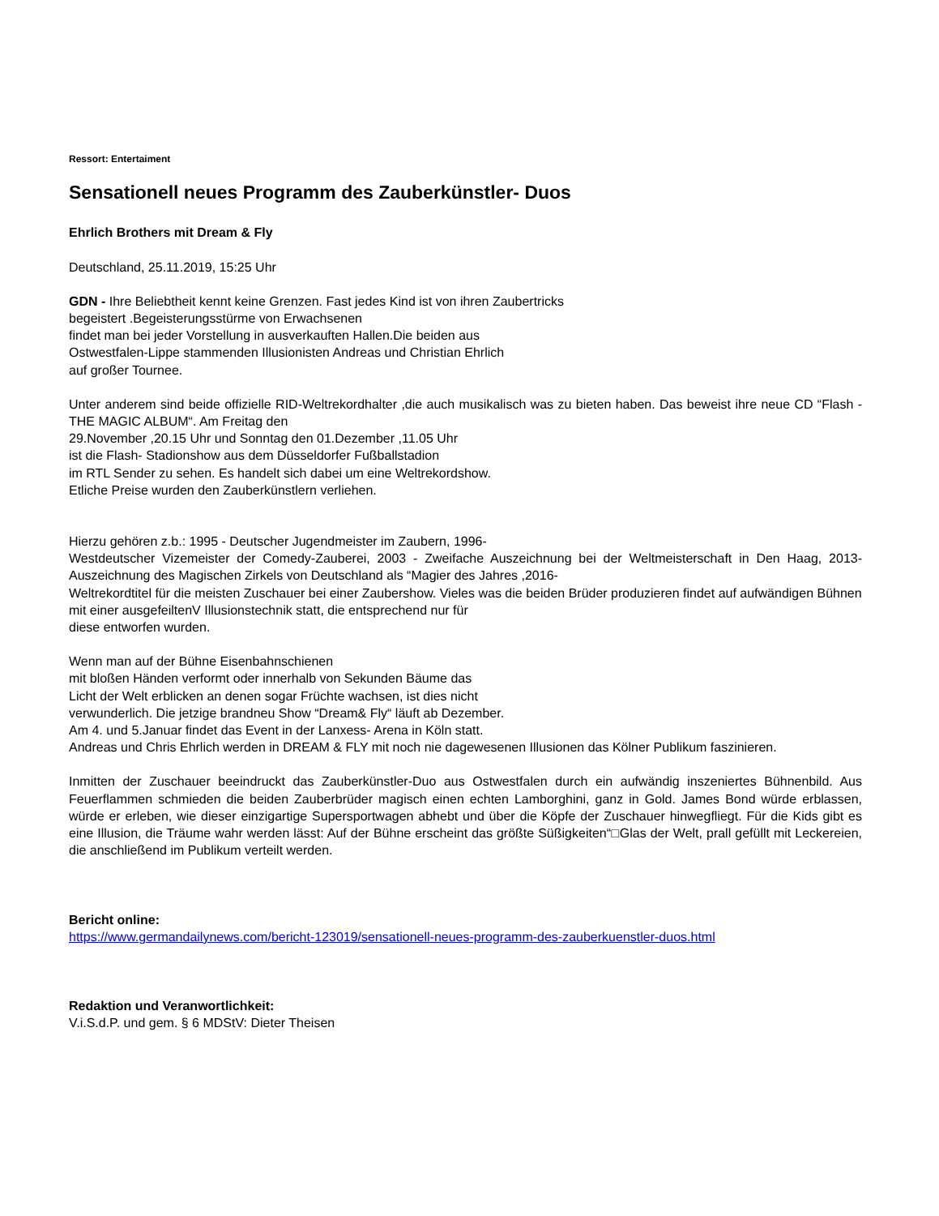Ressort: Entertaiment
Sensationell neues Programm des Zauberkünstler- Duos
Ehrlich Brothers mit Dream & Fly
Deutschland, 25.11.2019, 15:25 Uhr
GDN - Ihre Beliebtheit kennt keine Grenzen. Fast jedes Kind ist von ihren Zaubertricks
begeistert .Begeisterungsstürme von Erwachsenen
findet man bei jeder Vorstellung in ausverkauften Hallen.Die beiden aus
Ostwestfalen-Lippe stammenden Illusionisten Andreas und Christian Ehrlich
auf großer Tournee.
Unter anderem sind beide offizielle RID-Weltrekordhalter ,die auch musikalisch was zu bieten haben. Das beweist ihre neue CD “Flash - THE MAGIC ALBUM“. Am Freitag den
29.November ,20.15 Uhr und Sonntag den 01.Dezember ,11.05 Uhr
ist die Flash- Stadionshow aus dem Düsseldorfer Fußballstadion
im RTL Sender zu sehen. Es handelt sich dabei um eine Weltrekordshow.
Etliche Preise wurden den Zauberkünstlern verliehen.
Hierzu gehören z.b.: 1995 - Deutscher Jugendmeister im Zaubern, 1996-
Westdeutscher Vizemeister der Comedy-Zauberei, 2003 - Zweifache Auszeichnung bei der Weltmeisterschaft in Den Haag, 2013- Auszeichnung des Magischen Zirkels von Deutschland als “Magier des Jahres ,2016-
Weltrekordtitel für die meisten Zuschauer bei einer Zaubershow. Vieles was die beiden Brüder produzieren findet auf aufwändigen Bühnen
mit einer ausgefeiltenV Illusionstechnik statt, die entsprechend nur für
diese entworfen wurden.
Wenn man auf der Bühne Eisenbahnschienen
mit bloßen Händen verformt oder innerhalb von Sekunden Bäume das
Licht der Welt erblicken an denen sogar Früchte wachsen, ist dies nicht
verwunderlich. Die jetzige brandneu Show “Dream& Fly“ läuft ab Dezember.
Am 4. und 5.Januar findet das Event in der Lanxess- Arena in Köln statt.
Andreas und Chris Ehrlich werden in DREAM & FLY mit noch nie dagewesenen Illusionen das Kölner Publikum faszinieren.
Inmitten der Zuschauer beeindruckt das Zauberkünstler-Duo aus Ostwestfalen durch ein aufwändig inszeniertes Bühnenbild. Aus Feuerflammen schmieden die beiden Zauberbrüder magisch einen echten Lamborghini, ganz in Gold. James Bond würde erblassen, würde er erleben, wie dieser einzigartige Supersportwagen abhebt und über die Köpfe der Zuschauer hinwegfliegt. Für die Kids gibt es eine Illusion, die Träume wahr werden lässt: Auf der Bühne erscheint das größte Süßigkeiten“□Glas der Welt, prall gefüllt mit Leckereien, die anschließend im Publikum verteilt werden.
Bericht online:
https://www.germandailynews.com/bericht-123019/sensationell-neues-programm-des-zauberkuenstler-duos.html
Redaktion und Veranwortlichkeit:
V.i.S.d.P. und gem. § 6 MDStV: Dieter Theisen